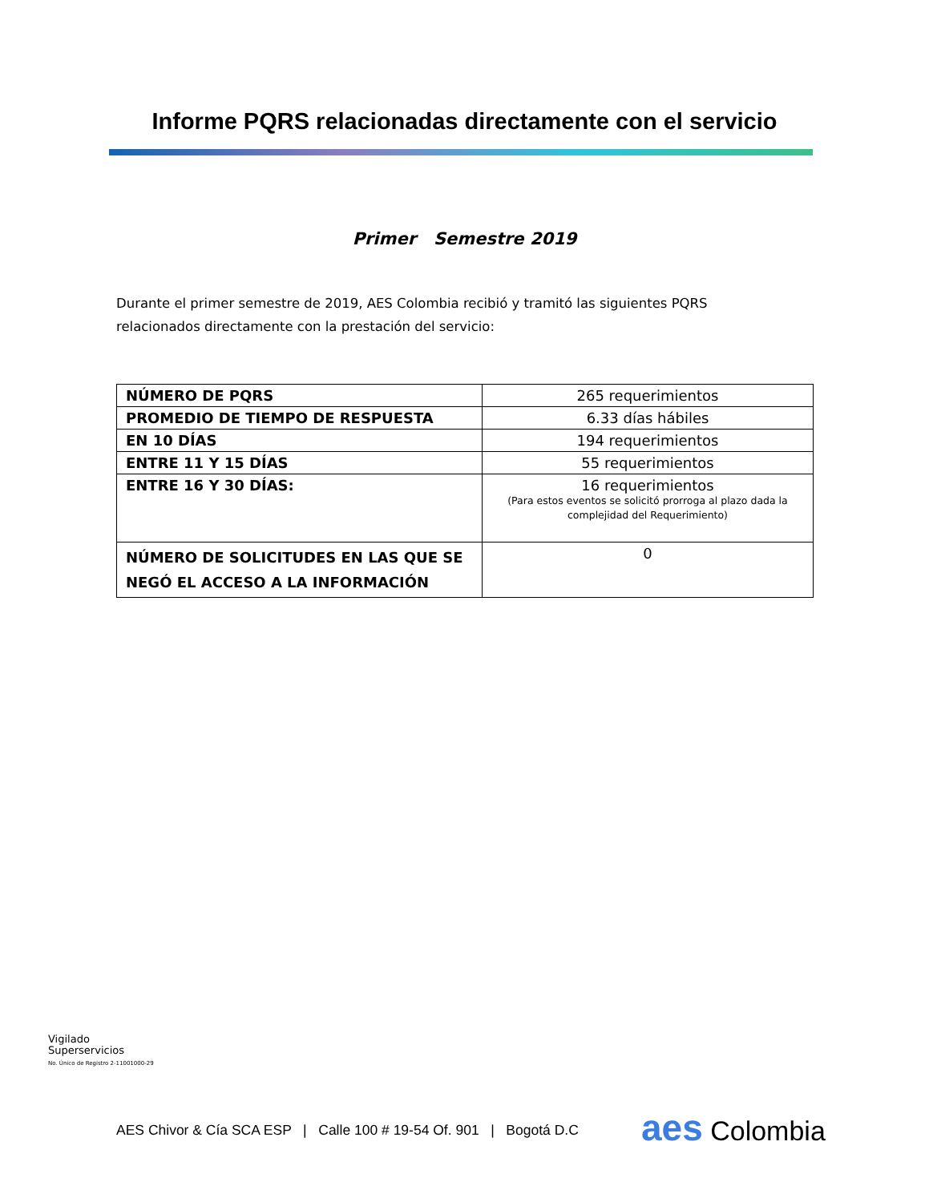Informe PQRS relacionadas directamente con el servicio
Primer Semestre 2019
Durante el primer semestre de 2019, AES Colombia recibió y tramitó las siguientes PQRS relacionados directamente con la prestación del servicio:
| NÚMERO DE PQRS | 265 requerimientos |
| PROMEDIO DE TIEMPO DE RESPUESTA | 6.33 días hábiles |
| EN 10 DÍAS | 194 requerimientos |
| ENTRE 11 Y 15 DÍAS | 55 requerimientos |
| ENTRE 16 Y 30 DÍAS: | 16 requerimientos (Para estos eventos se solicitó prorroga al plazo dada la complejidad del Requerimiento) |
| NÚMERO DE SOLICITUDES EN LAS QUE SE NEGÓ EL ACCESO A LA INFORMACIÓN | 0 |
Vigilado
Superservicios
No. Único de Registro 2-11001000-29
AES Chivor & Cía SCA ESP | Calle 100 # 19-54 Of. 901 | Bogotá D.C
aes Colombia